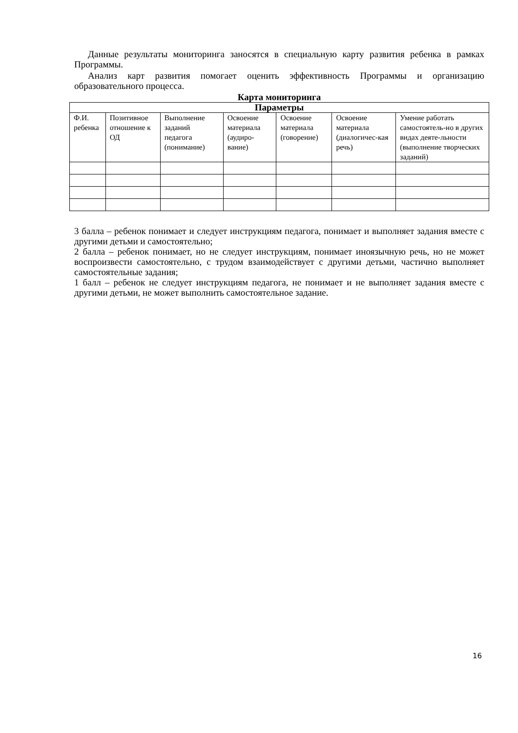Данные результаты мониторинга заносятся в специальную карту развития ребенка в рамках Программы.
Анализ карт развития помогает оценить эффективность Программы и организацию образовательного процесса.
Карта мониторинга
| Параметры | | | | | | |
| --- | --- | --- | --- | --- | --- | --- |
| Ф.И. ребенка | Позитивное отношение к ОД | Выполнение заданий педагога (понимание) | Освоение материала (аудиро-вание) | Освоение материала (говорение) | Освоение материала (диалогичес-кая речь) | Умение работать самостоятель-но в других видах деяте-льности (выполнение творческих заданий) |
3 балла – ребенок понимает и следует инструкциям педагога, понимает и выполняет задания вместе с другими детьми и самостоятельно;
2 балла – ребенок понимает, но не следует инструкциям, понимает иноязычную речь, но не может воспроизвести самостоятельно, с трудом взаимодействует с другими детьми, частично выполняет самостоятельные задания;
1 балл – ребенок не следует инструкциям педагога, не понимает и не выполняет задания вместе с другими детьми, не может выполнить самостоятельное задание.
16